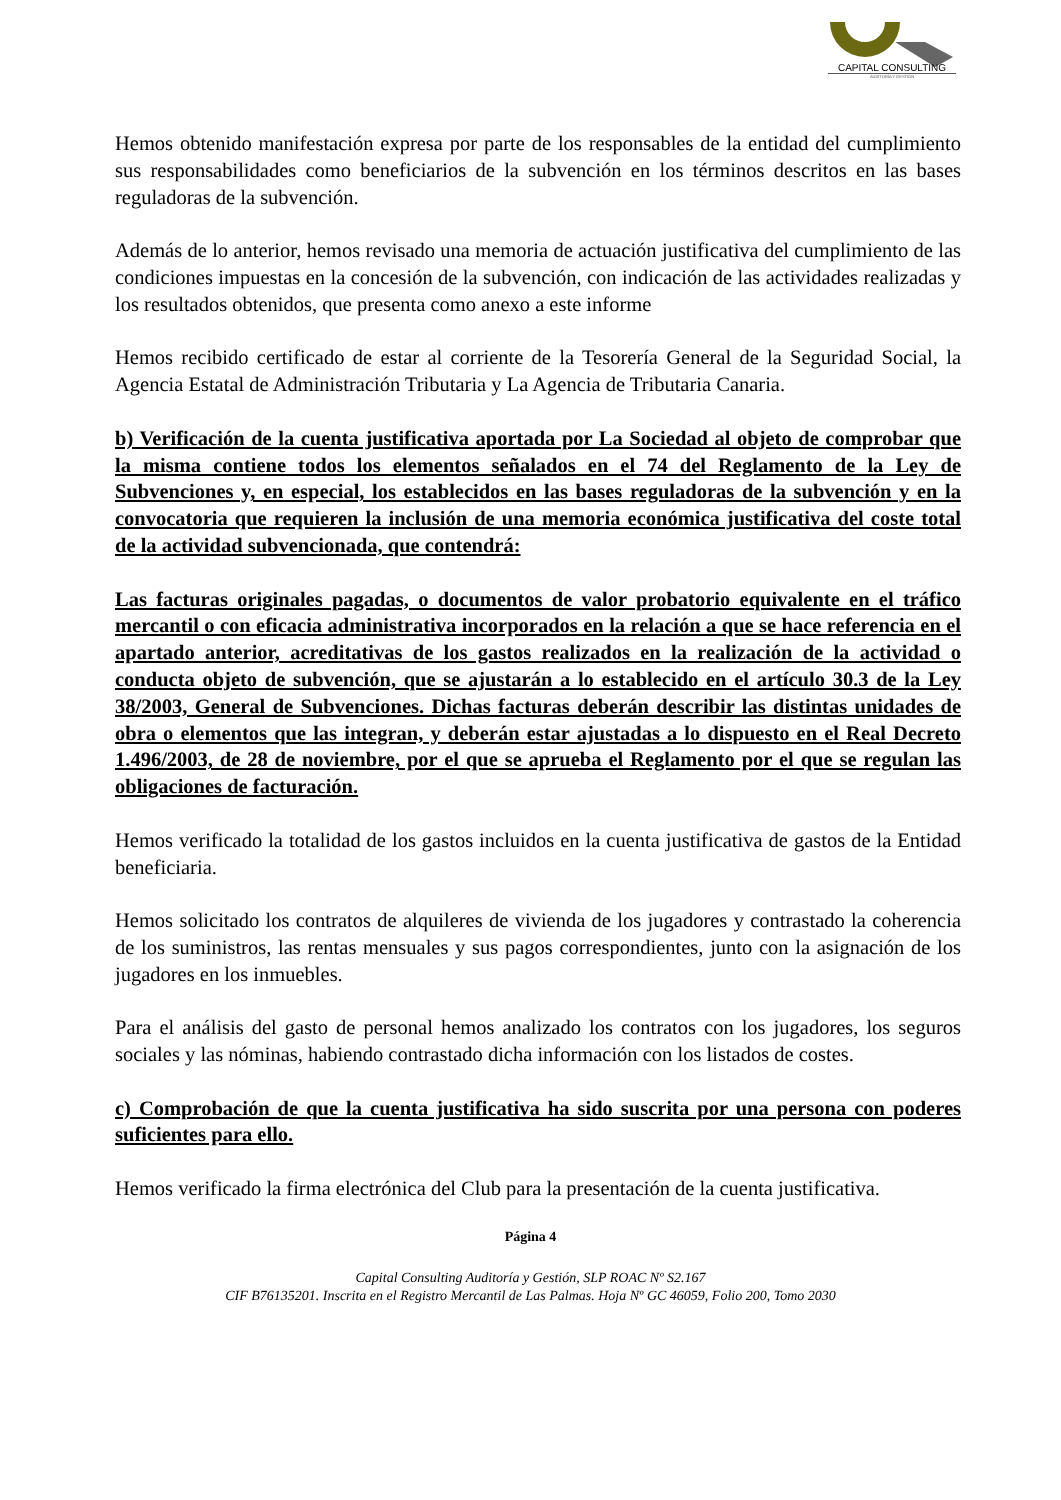CAPITAL CONSULTING
AUDITORÍA Y GESTIÓN
Hemos obtenido manifestación expresa por parte de los responsables de la entidad del cumplimiento sus responsabilidades como beneficiarios de la subvención en los términos descritos en las bases reguladoras de la subvención.
Además de lo anterior, hemos revisado una memoria de actuación justificativa del cumplimiento de las condiciones impuestas en la concesión de la subvención, con indicación de las actividades realizadas y los resultados obtenidos, que presenta como anexo a este informe
Hemos recibido certificado de estar al corriente de la Tesorería General de la Seguridad Social, la Agencia Estatal de Administración Tributaria y La Agencia de Tributaria Canaria.
b) Verificación de la cuenta justificativa aportada por La Sociedad al objeto de comprobar que la misma contiene todos los elementos señalados en el 74 del Reglamento de la Ley de Subvenciones y, en especial, los establecidos en las bases reguladoras de la subvención y en la convocatoria que requieren la inclusión de una memoria económica justificativa del coste total de la actividad subvencionada, que contendrá:
Las facturas originales pagadas, o documentos de valor probatorio equivalente en el tráfico mercantil o con eficacia administrativa incorporados en la relación a que se hace referencia en el apartado anterior, acreditativas de los gastos realizados en la realización de la actividad o conducta objeto de subvención, que se ajustarán a lo establecido en el artículo 30.3 de la Ley 38/2003, General de Subvenciones. Dichas facturas deberán describir las distintas unidades de obra o elementos que las integran, y deberán estar ajustadas a lo dispuesto en el Real Decreto 1.496/2003, de 28 de noviembre, por el que se aprueba el Reglamento por el que se regulan las obligaciones de facturación.
Hemos verificado la totalidad de los gastos incluidos en la cuenta justificativa de gastos de la Entidad beneficiaria.
Hemos solicitado los contratos de alquileres de vivienda de los jugadores y contrastado la coherencia de los suministros, las rentas mensuales y sus pagos correspondientes, junto con la asignación de los jugadores en los inmuebles.
Para el análisis del gasto de personal hemos analizado los contratos con los jugadores, los seguros sociales y las nóminas, habiendo contrastado dicha información con los listados de costes.
c) Comprobación de que la cuenta justificativa ha sido suscrita por una persona con poderes suficientes para ello.
Hemos verificado la firma electrónica del Club para la presentación de la cuenta justificativa.
Página 4
Capital Consulting Auditoría y Gestión, SLP ROAC Nº S2.167
CIF B76135201. Inscrita en el Registro Mercantil de Las Palmas. Hoja Nº GC 46059, Folio 200, Tomo 2030